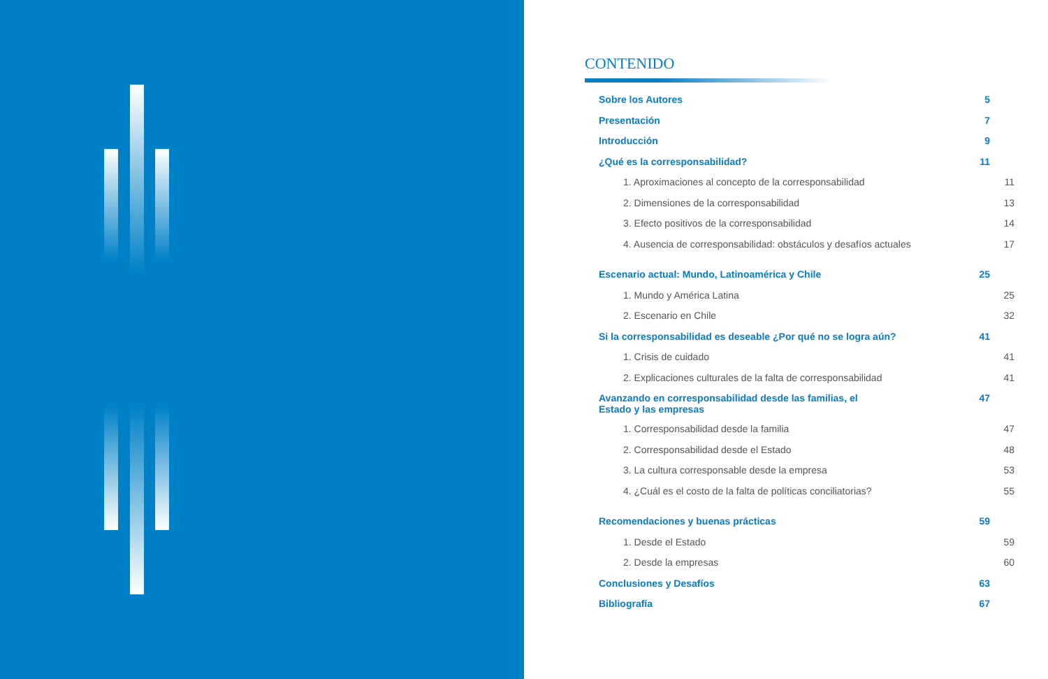CONTENIDO
Sobre los Autores 5
Presentación 7
Introducción 9
¿Qué es la corresponsabilidad? 11
1. Aproximaciones al concepto de la corresponsabilidad 11
2. Dimensiones de la corresponsabilidad 13
3. Efecto positivos de la corresponsabilidad 14
4. Ausencia de corresponsabilidad: obstáculos y desafíos actuales 17
Escenario actual: Mundo, Latinoamérica y Chile 25
1. Mundo y América Latina 25
2. Escenario en Chile 32
Si la corresponsabilidad es deseable ¿Por qué no se logra aún? 41
1. Crisis de cuidado 41
2. Explicaciones culturales de la falta de corresponsabilidad 41
Avanzando en corresponsabilidad desde las familias, el Estado y las empresas 47
1. Corresponsabilidad desde la familia 47
2. Corresponsabilidad desde el Estado 48
3. La cultura corresponsable desde la empresa 53
4. ¿Cuál es el costo de la falta de políticas conciliatorias? 55
Recomendaciones y buenas prácticas 59
1. Desde el Estado 59
2. Desde la empresas 60
Conclusiones y Desafíos 63
Bibliografía 67